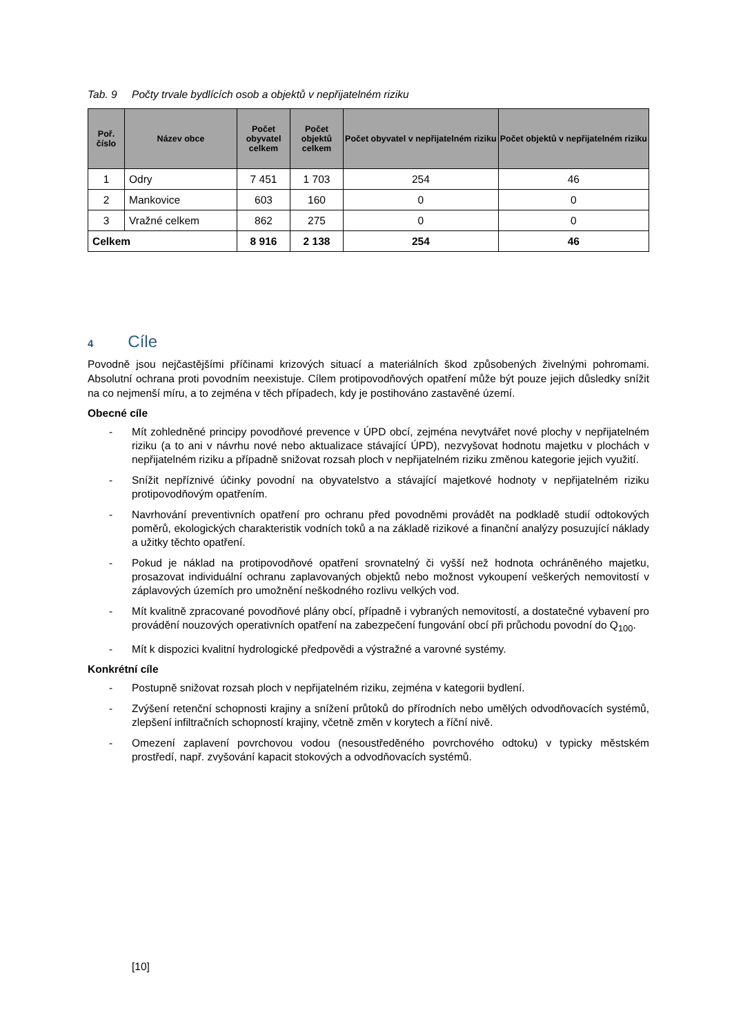Tab. 9 Počty trvale bydlících osob a objektů v nepřijatelném riziku
| Poř. číslo | Název obce | Počet obyvatel celkem | Počet objektů celkem | Počet obyvatel v nepřijatelném riziku | Počet objektů v nepřijatelném riziku |
| --- | --- | --- | --- | --- | --- |
| 1 | Odry | 7 451 | 1 703 | 254 | 46 |
| 2 | Mankovice | 603 | 160 | 0 | 0 |
| 3 | Vražné celkem | 862 | 275 | 0 | 0 |
| Celkem | | 8 916 | 2 138 | 254 | 46 |
4 Cíle
Povodně jsou nejčastějšími příčinami krizových situací a materiálních škod způsobených živelnými pohromami. Absolutní ochrana proti povodním neexistuje. Cílem protipovodňových opatření může být pouze jejich důsledky snížit na co nejmenší míru, a to zejména v těch případech, kdy je postihováno zastavěné území.
Obecné cíle
- Mít zohledněné principy povodňové prevence v ÚPD obcí, zejména nevytvářet nové plochy v nepřijatelném riziku (a to ani v návrhu nové nebo aktualizace stávající ÚPD), nezvyšovat hodnotu majetku v plochách v nepřijatelném riziku a případně snižovat rozsah ploch v nepřijatelném riziku změnou kategorie jejich využití.
- Snížit nepříznivé účinky povodní na obyvatelstvo a stávající majetkové hodnoty v nepřijatelném riziku protipovodňovým opatřením.
- Navrhování preventivních opatření pro ochranu před povodněmi provádět na podkladě studií odtokových poměrů, ekologických charakteristik vodních toků a na základě rizikové a finanční analýzy posuzující náklady a užitky těchto opatření.
- Pokud je náklad na protipovodňové opatření srovnatelný či vyšší než hodnota ochráněného majetku, prosazovat individuální ochranu zaplavovaných objektů nebo možnost vykoupení veškerých nemovitostí v záplavových územích pro umožnění neškodného rozlivu velkých vod.
- Mít kvalitně zpracované povodňové plány obcí, případně i vybraných nemovitostí, a dostatečné vybavení pro provádění nouzových operativních opatření na zabezpečení fungování obcí při průchodu povodní do Q<sub>100</sub>.
- Mít k dispozici kvalitní hydrologické předpovědi a výstražné a varovné systémy.
Konkrétní cíle
- Postupně snižovat rozsah ploch v nepřijatelném riziku, zejména v kategorii bydlení.
- Zvýšení retenční schopnosti krajiny a snížení průtoků do přírodních nebo umělých odvodňovacích systémů, zlepšení infiltračních schopností krajiny, včetně změn v korytech a říční nivě.
- Omezení zaplavení povrchovou vodou (nesoustředěného povrchového odtoku) v typicky městském prostředí, např. zvyšování kapacit stokových a odvodňovacích systémů.
[10]